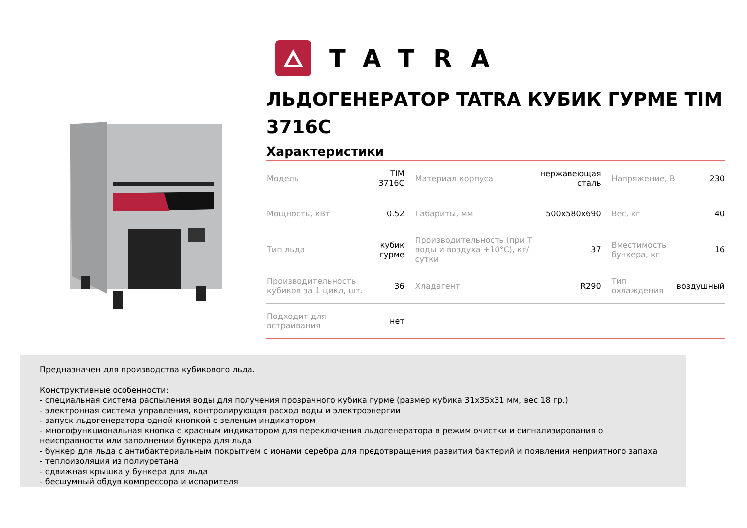TATRA
ЛЬДОГЕНЕРАТОР TATRA КУБИК ГУРМЕ TIM 3716C
Характеристики
| Модель | TIM 3716C | Материал корпуса | нержавеющая сталь | Напряжение, В | 230 |
| Мощность, кВт | 0.52 | Габариты, мм | 500x580x690 | Вес, кг | 40 |
| Тип льда | кубик гурме | Производительность (при Т воды и воздуха +10°C), кг/сутки | 37 | Вместимость бункера, кг | 16 |
| Производительность кубиков за 1 цикл, шт. | 36 | Хладагент | R290 | Тип охлаждения | воздушный |
| Подходит для встраивания | нет | | | | |
Предназначен для производства кубикового льда.
Конструктивные особенности:
- специальная система распыления воды для получения прозрачного кубика гурме (размер кубика 31x35x31 мм, вес 18 гр.)
- электронная система управления, контролирующая расход воды и электроэнергии
- запуск льдогенератора одной кнопкой с зеленым индикатором
- многофункциональная кнопка с красным индикатором для переключения льдогенератора в режим очистки и сигнализирования о неисправности или заполнении бункера для льда
- бункер для льда с антибактериальным покрытием с ионами серебра для предотвращения развития бактерий и появления неприятного запаха
- теплоизоляция из полиуретана
- сдвижная крышка у бункера для льда
- бесшумный обдув компрессора и испарителя